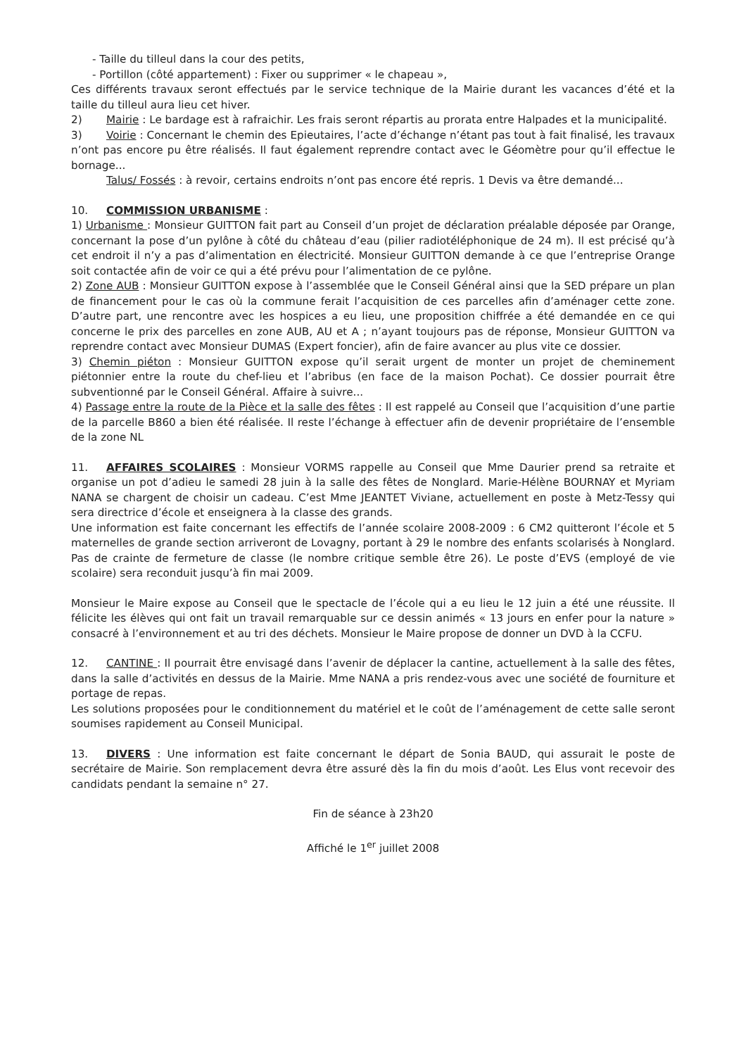- Taille du tilleul dans la cour des petits,
- Portillon (côté appartement) : Fixer ou supprimer « le chapeau »,
Ces différents travaux seront effectués par le service technique de la Mairie durant les vacances d’été et la taille du tilleul aura lieu cet hiver.
2) Mairie : Le bardage est à rafraichir. Les frais seront répartis au prorata entre Halpades et la municipalité.
3) Voirie : Concernant le chemin des Epieutaires, l’acte d’échange n’étant pas tout à fait finalisé, les travaux n’ont pas encore pu être réalisés. Il faut également reprendre contact avec le Géomètre pour qu’il effectue le bornage...
Talus/ Fossés : à revoir, certains endroits n’ont pas encore été repris. 1 Devis va être demandé...
10. COMMISSION URBANISME :
1) Urbanisme : Monsieur GUITTON fait part au Conseil d’un projet de déclaration préalable déposée par Orange, concernant la pose d’un pylône à côté du château d’eau (pilier radiotéléphonique de 24 m). Il est précisé qu’à cet endroit il n’y a pas d’alimentation en électricité. Monsieur GUITTON demande à ce que l’entreprise Orange soit contactée afin de voir ce qui a été prévu pour l’alimentation de ce pylône.
2) Zone AUB : Monsieur GUITTON expose à l’assemblée que le Conseil Général ainsi que la SED prépare un plan de financement pour le cas où la commune ferait l’acquisition de ces parcelles afin d’aménager cette zone. D’autre part, une rencontre avec les hospices a eu lieu, une proposition chiffrée a été demandée en ce qui concerne le prix des parcelles en zone AUB, AU et A ; n’ayant toujours pas de réponse, Monsieur GUITTON va reprendre contact avec Monsieur DUMAS (Expert foncier), afin de faire avancer au plus vite ce dossier.
3) Chemin piéton : Monsieur GUITTON expose qu’il serait urgent de monter un projet de cheminement piétonnier entre la route du chef-lieu et l’abribus (en face de la maison Pochat). Ce dossier pourrait être subventionné par le Conseil Général. Affaire à suivre...
4) Passage entre la route de la Pièce et la salle des fêtes : Il est rappelé au Conseil que l’acquisition d’une partie de la parcelle B860 a bien été réalisée. Il reste l’échange à effectuer afin de devenir propriétaire de l’ensemble de la zone NL
11. AFFAIRES SCOLAIRES : Monsieur VORMS rappelle au Conseil que Mme Daurier prend sa retraite et organise un pot d’adieu le samedi 28 juin à la salle des fêtes de Nonglard. Marie-Hélène BOURNAY et Myriam NANA se chargent de choisir un cadeau. C’est Mme JEANTET Viviane, actuellement en poste à Metz-Tessy qui sera directrice d’école et enseignera à la classe des grands.
Une information est faite concernant les effectifs de l’année scolaire 2008-2009 : 6 CM2 quitteront l’école et 5 maternelles de grande section arriveront de Lovagny, portant à 29 le nombre des enfants scolarisés à Nonglard. Pas de crainte de fermeture de classe (le nombre critique semble être 26). Le poste d’EVS (employé de vie scolaire) sera reconduit jusqu’à fin mai 2009.
Monsieur le Maire expose au Conseil que le spectacle de l’école qui a eu lieu le 12 juin a été une réussite. Il félicite les élèves qui ont fait un travail remarquable sur ce dessin animés « 13 jours en enfer pour la nature » consacré à l’environnement et au tri des déchets. Monsieur le Maire propose de donner un DVD à la CCFU.
12. CANTINE : Il pourrait être envisagé dans l’avenir de déplacer la cantine, actuellement à la salle des fêtes, dans la salle d’activités en dessus de la Mairie. Mme NANA a pris rendez-vous avec une société de fourniture et portage de repas.
Les solutions proposées pour le conditionnement du matériel et le coût de l’aménagement de cette salle seront soumises rapidement au Conseil Municipal.
13. DIVERS : Une information est faite concernant le départ de Sonia BAUD, qui assurait le poste de secrétaire de Mairie. Son remplacement devra être assuré dès la fin du mois d’août. Les Elus vont recevoir des candidats pendant la semaine n° 27.
Fin de séance à 23h20
Affiché le 1<sup>er</sup> juillet 2008